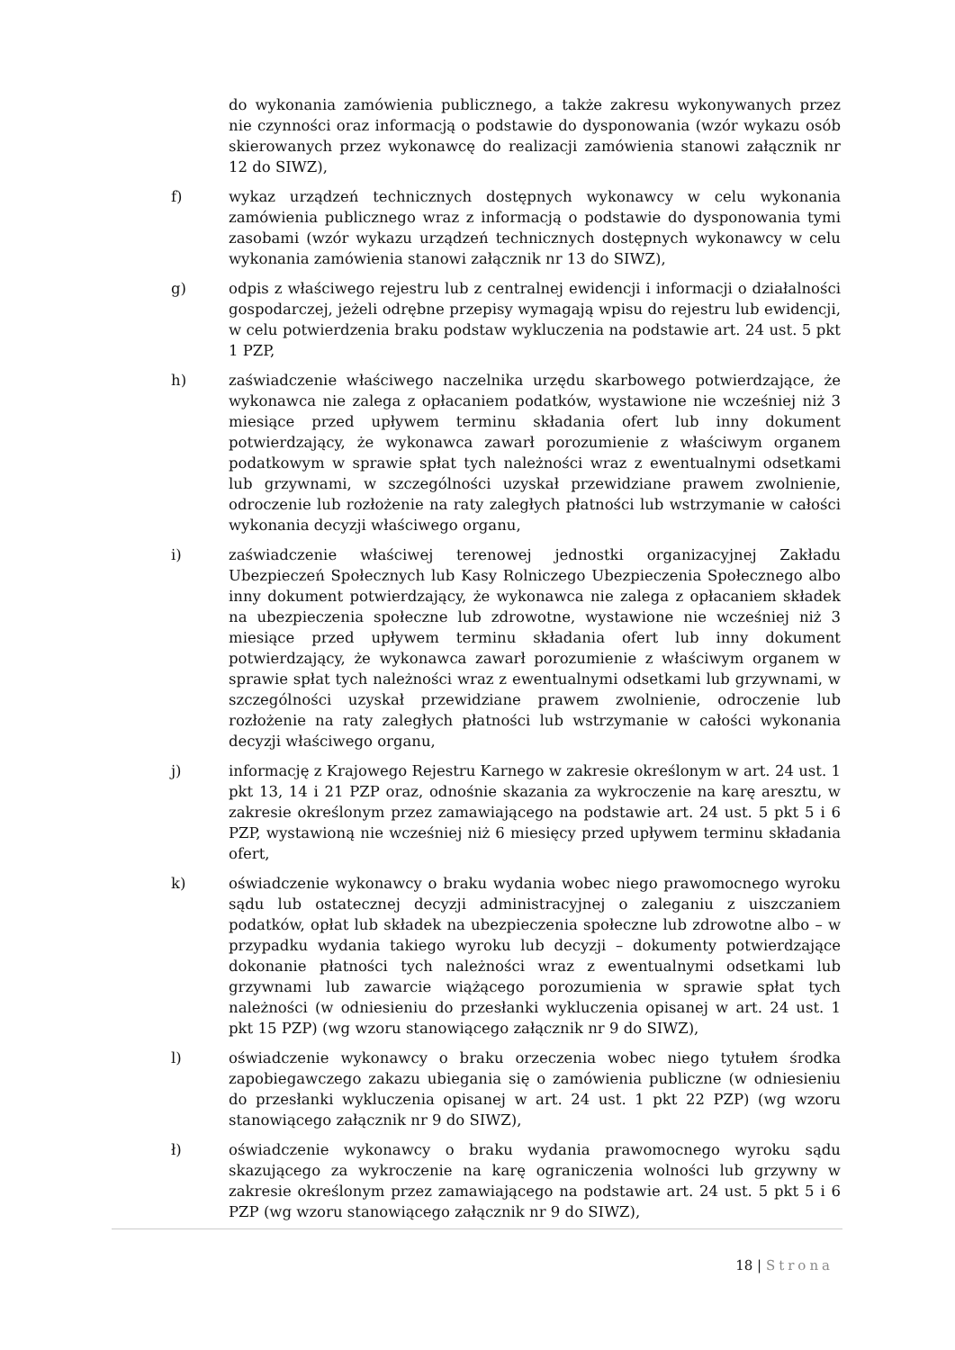do wykonania zamówienia publicznego, a także zakresu wykonywanych przez nie czynności oraz informacją o podstawie do dysponowania (wzór wykazu osób skierowanych przez wykonawcę do realizacji zamówienia stanowi załącznik nr 12 do SIWZ),
f) wykaz urządzeń technicznych dostępnych wykonawcy w celu wykonania zamówienia publicznego wraz z informacją o podstawie do dysponowania tymi zasobami (wzór wykazu urządzeń technicznych dostępnych wykonawcy w celu wykonania zamówienia stanowi załącznik nr 13 do SIWZ),
g) odpis z właściwego rejestru lub z centralnej ewidencji i informacji o działalności gospodarczej, jeżeli odrębne przepisy wymagają wpisu do rejestru lub ewidencji, w celu potwierdzenia braku podstaw wykluczenia na podstawie art. 24 ust. 5 pkt 1 PZP,
h) zaświadczenie właściwego naczelnika urzędu skarbowego potwierdzające, że wykonawca nie zalega z opłacaniem podatków, wystawione nie wcześniej niż 3 miesiące przed upływem terminu składania ofert lub inny dokument potwierdzający, że wykonawca zawarł porozumienie z właściwym organem podatkowym w sprawie spłat tych należności wraz z ewentualnymi odsetkami lub grzywnami, w szczególności uzyskał przewidziane prawem zwolnienie, odroczenie lub rozłożenie na raty zaległych płatności lub wstrzymanie w całości wykonania decyzji właściwego organu,
i) zaświadczenie właściwej terenowej jednostki organizacyjnej Zakładu Ubezpieczeń Społecznych lub Kasy Rolniczego Ubezpieczenia Społecznego albo inny dokument potwierdzający, że wykonawca nie zalega z opłacaniem składek na ubezpieczenia społeczne lub zdrowotne, wystawione nie wcześniej niż 3 miesiące przed upływem terminu składania ofert lub inny dokument potwierdzający, że wykonawca zawarł porozumienie z właściwym organem w sprawie spłat tych należności wraz z ewentualnymi odsetkami lub grzywnami, w szczególności uzyskał przewidziane prawem zwolnienie, odroczenie lub rozłożenie na raty zaległych płatności lub wstrzymanie w całości wykonania decyzji właściwego organu,
j) informację z Krajowego Rejestru Karnego w zakresie określonym w art. 24 ust. 1 pkt 13, 14 i 21 PZP oraz, odnośnie skazania za wykroczenie na karę aresztu, w zakresie określonym przez zamawiającego na podstawie art. 24 ust. 5 pkt 5 i 6 PZP, wystawioną nie wcześniej niż 6 miesięcy przed upływem terminu składania ofert,
k) oświadczenie wykonawcy o braku wydania wobec niego prawomocnego wyroku sądu lub ostatecznej decyzji administracyjnej o zaleganiu z uiszczaniem podatków, opłat lub składek na ubezpieczenia społeczne lub zdrowotne albo – w przypadku wydania takiego wyroku lub decyzji – dokumenty potwierdzające dokonanie płatności tych należności wraz z ewentualnymi odsetkami lub grzywnami lub zawarcie wiążącego porozumienia w sprawie spłat tych należności (w odniesieniu do przesłanki wykluczenia opisanej w art. 24 ust. 1 pkt 15 PZP) (wg wzoru stanowiącego załącznik nr 9 do SIWZ),
l) oświadczenie wykonawcy o braku orzeczenia wobec niego tytułem środka zapobiegawczego zakazu ubiegania się o zamówienia publiczne (w odniesieniu do przesłanki wykluczenia opisanej w art. 24 ust. 1 pkt 22 PZP) (wg wzoru stanowiącego załącznik nr 9 do SIWZ),
ł) oświadczenie wykonawcy o braku wydania prawomocnego wyroku sądu skazującego za wykroczenie na karę ograniczenia wolności lub grzywny w zakresie określonym przez zamawiającego na podstawie art. 24 ust. 5 pkt 5 i 6 PZP (wg wzoru stanowiącego załącznik nr 9 do SIWZ),
18 | Strona